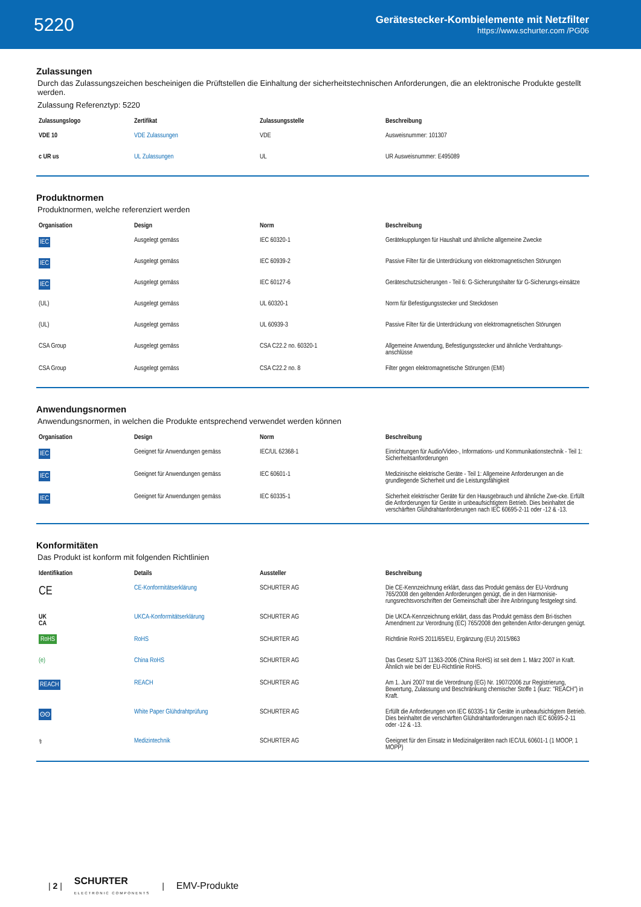5220
Gerätestecker-Kombielemente mit Netzfilter
https://www.schurter.com /PG06
Zulassungen
Durch das Zulassungszeichen bescheinigen die Prüftstellen die Einhaltung der sicherheitstechnischen Anforderungen, die an elektronische Produkte gestellt werden.
Zulassung Referenztyp: 5220
| Zulassungslogo | Zertifikat | Zulassungsstelle | Beschreibung |
| --- | --- | --- | --- |
| VDE 10 | VDE Zulassungen | VDE | Ausweisnummer: 101307 |
| c UR us | UL Zulassungen | UL | UR Ausweisnummer: E495089 |
Produktnormen
Produktnormen, welche referenziert werden
| Organisation | Design | Norm | Beschreibung |
| --- | --- | --- | --- |
| IEC | Ausgelegt gemäss | IEC 60320-1 | Gerätekupplungen für Haushalt und ähnliche allgemeine Zwecke |
| IEC | Ausgelegt gemäss | IEC 60939-2 | Passive Filter für die Unterdrückung von elektromagnetischen Störungen |
| IEC | Ausgelegt gemäss | IEC 60127-6 | Geräteschutzsicherungen - Teil 6: G-Sicherungshalter für G-Sicherungs-einsätze |
| (UL) | Ausgelegt gemäss | UL 60320-1 | Norm für Befestigungsstecker und Steckdosen |
| (UL) | Ausgelegt gemäss | UL 60939-3 | Passive Filter für die Unterdrückung von elektromagnetischen Störungen |
| CSA Group | Ausgelegt gemäss | CSA C22.2 no. 60320-1 | Allgemeine Anwendung, Befestigungsstecker und ähnliche Verdrahtungs-anschlüsse |
| CSA Group | Ausgelegt gemäss | CSA C22.2 no. 8 | Filter gegen elektromagnetische Störungen (EMI) |
Anwendungsnormen
Anwendungsnormen, in welchen die Produkte entsprechend verwendet werden können
| Organisation | Design | Norm | Beschreibung |
| --- | --- | --- | --- |
| IEC | Geeignet für Anwendungen gemäss | IEC/UL 62368-1 | Einrichtungen für Audio/Video-, Informations- und Kommunikationstechnik - Teil 1: Sicherheitsanforderungen |
| IEC | Geeignet für Anwendungen gemäss | IEC 60601-1 | Medizinische elektrische Geräte - Teil 1: Allgemeine Anforderungen an die grundlegende Sicherheit und die Leistungsfähigkeit |
| IEC | Geeignet für Anwendungen gemäss | IEC 60335-1 | Sicherheit elektrischer Geräte für den Hausgebrauch und ähnliche Zwe-cke. Erfüllt die Anforderungen für Geräte in unbeaufsichtigtem Betrieb. Dies beinhaltet die verschärften Glühdrahtanforderungen nach IEC 60695-2-11 oder -12 & -13. |
Konformitäten
Das Produkt ist konform mit folgenden Richtlinien
| Identifikation | Details | Aussteller | Beschreibung |
| --- | --- | --- | --- |
| CE | CE-Konformitätserklärung | SCHURTER AG | Die CE-Kennzeichnung erklärt, dass das Produkt gemäss der EU-Vordnung 765/2008 den geltenden Anforderungen genügt, die in den Harmonisie-rungsrechtsvorschriften der Gemeinschaft über ihre Anbringung festgelegt sind. |
| UK CA | UKCA-Konformitätserklärung | SCHURTER AG | Die UKCA-Kennzeichnung erklärt, dass das Produkt gemäss dem Bri-tischen Amendment zur Verordnung (EC) 765/2008 den geltenden Anfor-derungen genügt. |
| RoHS | RoHS | SCHURTER AG | Richtlinie RoHS 2011/65/EU, Ergänzung (EU) 2015/863 |
| (e) | China RoHS | SCHURTER AG | Das Gesetz SJ/T 11363-2006 (China RoHS) ist seit dem 1. März 2007 in Kraft. Ähnlich wie bei der EU-Richtlinie RoHS. |
| REACH | REACH | SCHURTER AG | Am 1. Juni 2007 trat die Verordnung (EG) Nr. 1907/2006 zur Registrierung, Bewertung, Zulassung und Beschränkung chemischer Stoffe 1 (kurz: "REACH") in Kraft. |
| ʘʘ | White Paper Glühdrahtprüfung | SCHURTER AG | Erfüllt die Anforderungen von IEC 60335-1 für Geräte in unbeaufsichtigtem Betrieb. Dies beinhaltet die verschärften Glühdrahtanforderungen nach IEC 60695-2-11 oder -12 & -13. |
| ⚕ | Medizintechnik | SCHURTER AG | Geeignet für den Einsatz in Medizinalgeräten nach IEC/UL 60601-1 (1 MOOP, 1 MOPP) |
| 2 | SCHURTER
ELECTRONIC COMPONENTS | EMV-Produkte